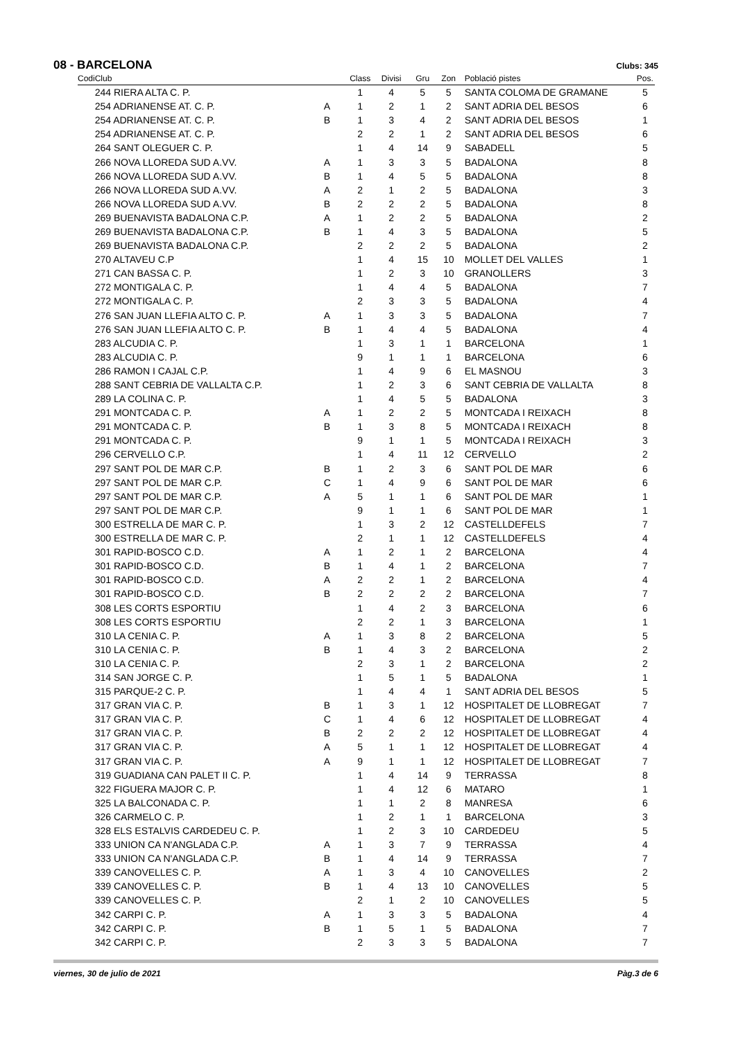08 - BARCELONA
Clubs: 345
| Codi | Club | | Class | Divisi | Gru | Zon | Població pistes | Pos. |
| --- | --- | --- | --- | --- | --- | --- | --- | --- |
| | 244 RIERA ALTA C. P. | | 1 | 4 | 5 | 5 | SANTA COLOMA DE GRAMANE | 5 |
| | 254 ADRIANENSE AT. C. P. | A | 1 | 2 | 1 | 2 | SANT ADRIA DEL BESOS | 6 |
| | 254 ADRIANENSE AT. C. P. | B | 1 | 3 | 4 | 2 | SANT ADRIA DEL BESOS | 1 |
| | 254 ADRIANENSE AT. C. P. | | 2 | 2 | 1 | 2 | SANT ADRIA DEL BESOS | 6 |
| | 264 SANT OLEGUER C. P. | | 1 | 4 | 14 | 9 | SABADELL | 5 |
| | 266 NOVA LLOREDA SUD A.VV. | A | 1 | 3 | 3 | 5 | BADALONA | 8 |
| | 266 NOVA LLOREDA SUD A.VV. | B | 1 | 4 | 5 | 5 | BADALONA | 8 |
| | 266 NOVA LLOREDA SUD A.VV. | A | 2 | 1 | 2 | 5 | BADALONA | 3 |
| | 266 NOVA LLOREDA SUD A.VV. | B | 2 | 2 | 2 | 5 | BADALONA | 8 |
| | 269 BUENAVISTA BADALONA C.P. | A | 1 | 2 | 2 | 5 | BADALONA | 2 |
| | 269 BUENAVISTA BADALONA C.P. | B | 1 | 4 | 3 | 5 | BADALONA | 5 |
| | 269 BUENAVISTA BADALONA C.P. | | 2 | 2 | 2 | 5 | BADALONA | 2 |
| | 270 ALTAVEU C.P | | 1 | 4 | 15 | 10 | MOLLET DEL VALLES | 1 |
| | 271 CAN BASSA C. P. | | 1 | 2 | 3 | 10 | GRANOLLERS | 3 |
| | 272 MONTIGALA C. P. | | 1 | 4 | 4 | 5 | BADALONA | 7 |
| | 272 MONTIGALA C. P. | | 2 | 3 | 3 | 5 | BADALONA | 4 |
| | 276 SAN JUAN LLEFIA ALTO C. P. | A | 1 | 3 | 3 | 5 | BADALONA | 7 |
| | 276 SAN JUAN LLEFIA ALTO C. P. | B | 1 | 4 | 4 | 5 | BADALONA | 4 |
| | 283 ALCUDIA C. P. | | 1 | 3 | 1 | 1 | BARCELONA | 1 |
| | 283 ALCUDIA C. P. | | 9 | 1 | 1 | 1 | BARCELONA | 6 |
| | 286 RAMON I CAJAL C.P. | | 1 | 4 | 9 | 6 | EL MASNOU | 3 |
| | 288 SANT CEBRIA DE VALLALTA C.P. | | 1 | 2 | 3 | 6 | SANT CEBRIA DE VALLALTA | 8 |
| | 289 LA COLINA C. P. | | 1 | 4 | 5 | 5 | BADALONA | 3 |
| | 291 MONTCADA C. P. | A | 1 | 2 | 2 | 5 | MONTCADA I REIXACH | 8 |
| | 291 MONTCADA C. P. | B | 1 | 3 | 8 | 5 | MONTCADA I REIXACH | 8 |
| | 291 MONTCADA C. P. | | 9 | 1 | 1 | 5 | MONTCADA I REIXACH | 3 |
| | 296 CERVELLO C.P. | | 1 | 4 | 11 | 12 | CERVELLO | 2 |
| | 297 SANT POL DE MAR C.P. | B | 1 | 2 | 3 | 6 | SANT POL DE MAR | 6 |
| | 297 SANT POL DE MAR C.P. | C | 1 | 4 | 9 | 6 | SANT POL DE MAR | 6 |
| | 297 SANT POL DE MAR C.P. | A | 5 | 1 | 1 | 6 | SANT POL DE MAR | 1 |
| | 297 SANT POL DE MAR C.P. | | 9 | 1 | 1 | 6 | SANT POL DE MAR | 1 |
| | 300 ESTRELLA DE MAR C. P. | | 1 | 3 | 2 | 12 | CASTELLDEFELS | 7 |
| | 300 ESTRELLA DE MAR C. P. | | 2 | 1 | 1 | 12 | CASTELLDEFELS | 4 |
| | 301 RAPID-BOSCO C.D. | A | 1 | 2 | 1 | 2 | BARCELONA | 4 |
| | 301 RAPID-BOSCO C.D. | B | 1 | 4 | 1 | 2 | BARCELONA | 7 |
| | 301 RAPID-BOSCO C.D. | A | 2 | 2 | 1 | 2 | BARCELONA | 4 |
| | 301 RAPID-BOSCO C.D. | B | 2 | 2 | 2 | 2 | BARCELONA | 7 |
| | 308 LES CORTS ESPORTIU | | 1 | 4 | 2 | 3 | BARCELONA | 6 |
| | 308 LES CORTS ESPORTIU | | 2 | 2 | 1 | 3 | BARCELONA | 1 |
| | 310 LA CENIA C. P. | A | 1 | 3 | 8 | 2 | BARCELONA | 5 |
| | 310 LA CENIA C. P. | B | 1 | 4 | 3 | 2 | BARCELONA | 2 |
| | 310 LA CENIA C. P. | | 2 | 3 | 1 | 2 | BARCELONA | 2 |
| | 314 SAN JORGE C. P. | | 1 | 5 | 1 | 5 | BADALONA | 1 |
| | 315 PARQUE-2 C. P. | | 1 | 4 | 4 | 1 | SANT ADRIA DEL BESOS | 5 |
| | 317 GRAN VIA C. P. | B | 1 | 3 | 1 | 12 | HOSPITALET DE LLOBREGAT | 7 |
| | 317 GRAN VIA C. P. | C | 1 | 4 | 6 | 12 | HOSPITALET DE LLOBREGAT | 4 |
| | 317 GRAN VIA C. P. | B | 2 | 2 | 2 | 12 | HOSPITALET DE LLOBREGAT | 4 |
| | 317 GRAN VIA C. P. | A | 5 | 1 | 1 | 12 | HOSPITALET DE LLOBREGAT | 4 |
| | 317 GRAN VIA C. P. | A | 9 | 1 | 1 | 12 | HOSPITALET DE LLOBREGAT | 7 |
| | 319 GUADIANA CAN PALET II C. P. | | 1 | 4 | 14 | 9 | TERRASSA | 8 |
| | 322 FIGUERA MAJOR C. P. | | 1 | 4 | 12 | 6 | MATARO | 1 |
| | 325 LA BALCONADA C. P. | | 1 | 1 | 2 | 8 | MANRESA | 6 |
| | 326 CARMELO C. P. | | 1 | 2 | 1 | 1 | BARCELONA | 3 |
| | 328 ELS ESTALVIS CARDEDEU C. P. | | 1 | 2 | 3 | 10 | CARDEDEU | 5 |
| | 333 UNION CA N'ANGLADA C.P. | A | 1 | 3 | 7 | 9 | TERRASSA | 4 |
| | 333 UNION CA N'ANGLADA C.P. | B | 1 | 4 | 14 | 9 | TERRASSA | 7 |
| | 339 CANOVELLES C. P. | A | 1 | 3 | 4 | 10 | CANOVELLES | 2 |
| | 339 CANOVELLES C. P. | B | 1 | 4 | 13 | 10 | CANOVELLES | 5 |
| | 339 CANOVELLES C. P. | | 2 | 1 | 2 | 10 | CANOVELLES | 5 |
| | 342 CARPI C. P. | A | 1 | 3 | 3 | 5 | BADALONA | 4 |
| | 342 CARPI C. P. | B | 1 | 5 | 1 | 5 | BADALONA | 7 |
| | 342 CARPI C. P. | | 2 | 3 | 3 | 5 | BADALONA | 7 |
viernes, 30 de julio de 2021 Pàg.3 de 6